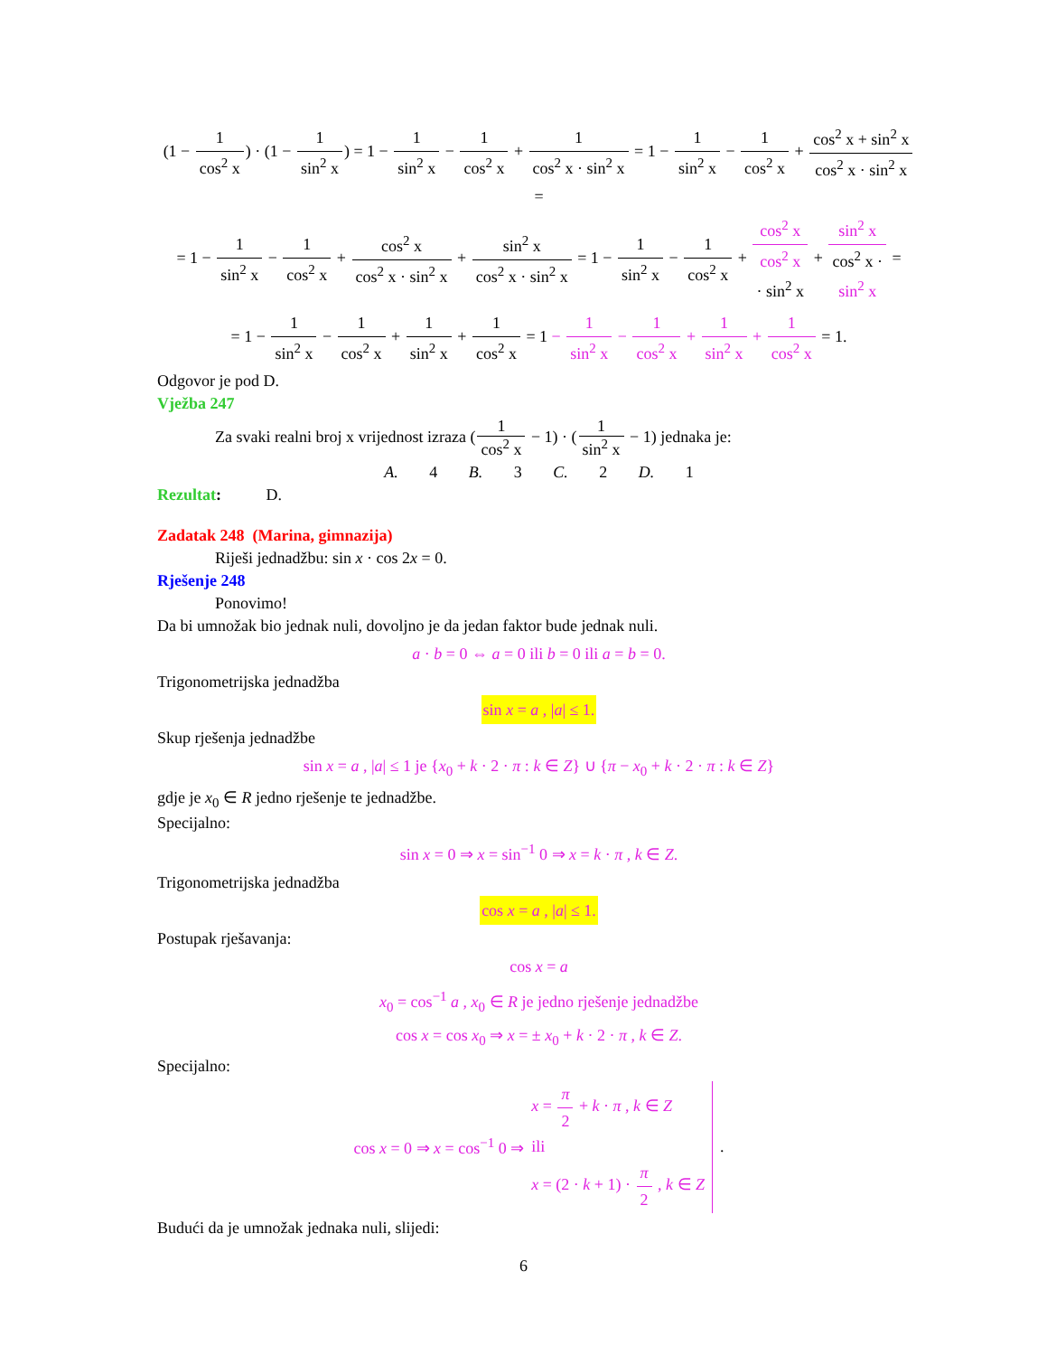(1 − 1 cos<sup>2</sup> x) · (1 − 1 sin<sup>2</sup> x) = 1 − 1 sin<sup>2</sup> x − 1 cos<sup>2</sup> x + 1 cos<sup>2</sup> x · sin<sup>2</sup> x = 1 − 1 sin<sup>2</sup> x − 1 cos<sup>2</sup> x + cos<sup>2</sup> x + sin<sup>2</sup> x cos<sup>2</sup> x · sin<sup>2</sup> x =
= 1 − 1 sin<sup>2</sup> x − 1 cos<sup>2</sup> x + cos<sup>2</sup> x cos<sup>2</sup> x · sin<sup>2</sup> x + sin<sup>2</sup> x cos<sup>2</sup> x · sin<sup>2</sup> x = 1 − 1 sin<sup>2</sup> x − 1 cos<sup>2</sup> x + cos<sup>2</sup> x cos<sup>2</sup> x
· sin<sup>2</sup> x + sin<sup>2</sup> x cos<sup>2</sup> x ·
sin<sup>2</sup> x =
= 1 − 1 sin<sup>2</sup> x − 1 cos<sup>2</sup> x + 1 sin<sup>2</sup> x + 1 cos<sup>2</sup> x = 1 − 1 sin<sup>2</sup> x − 1 cos<sup>2</sup> x + 1 sin<sup>2</sup> x + 1 cos<sup>2</sup> x = 1.
Odgovor je pod D.
Vježba 247
Za svaki realni broj x vrijednost izraza (1 cos<sup>2</sup> x − 1) · (1 sin<sup>2</sup> x − 1) jednaka je:
A. 4 B. 3 C. 2 D. 1
Rezultat: D.
Zadatak 248 (Marina, gimnazija)
Riješi jednadžbu: sin x · cos 2x = 0.
Rješenje 248
Ponovimo!
Da bi umnožak bio jednak nuli, dovoljno je da jedan faktor bude jednak nuli.
a · b = 0 ⇔ a = 0 ili b = 0 ili a = b = 0.
Trigonometrijska jednadžba
sin x = a , |a| ≤ 1.
Skup rješenja jednadžbe
sin x = a , |a| ≤ 1 je {x<sub>0</sub> + k · 2 · π : k ∈ Z} ∪ {π − x<sub>0</sub> + k · 2 · π : k ∈ Z}
gdje je x<sub>0</sub> ∈ R jedno rješenje te jednadžbe.
Specijalno:
sin x = 0 ⇒ x = sin<sup>−1</sup> 0 ⇒ x = k · π , k ∈ Z.
Trigonometrijska jednadžba
cos x = a , |a| ≤ 1.
Postupak rješavanja:
cos x = a
x<sub>0</sub> = cos<sup>−1</sup> a , x<sub>0</sub> ∈ R je jedno rješenje jednadžbe
cos x = cos x<sub>0</sub> ⇒ x = ± x<sub>0</sub> + k · 2 · π , k ∈ Z.
Specijalno:
cos x = 0 ⇒ x = cos<sup>−1</sup> 0 ⇒ x = π 2 + k · π , k ∈ Z
ili
x = (2 · k + 1) · π 2 , k ∈ Z.
Budući da je umnožak jednaka nuli, slijedi:
6